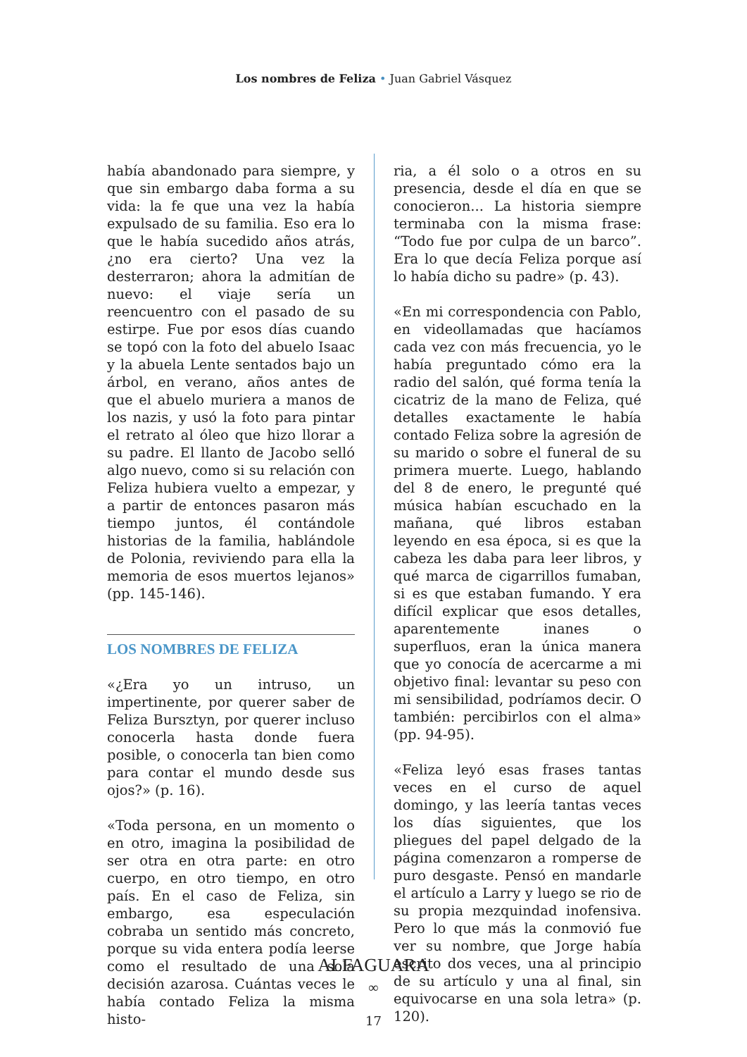Los nombres de Feliza • Juan Gabriel Vásquez
había abandonado para siempre, y que sin embargo daba forma a su vida: la fe que una vez la había expulsado de su familia. Eso era lo que le había sucedido años atrás, ¿no era cierto? Una vez la desterraron; ahora la admitían de nuevo: el viaje sería un reencuentro con el pasado de su estirpe. Fue por esos días cuando se topó con la foto del abuelo Isaac y la abuela Lente sentados bajo un árbol, en verano, años antes de que el abuelo muriera a manos de los nazis, y usó la foto para pintar el retrato al óleo que hizo llorar a su padre. El llanto de Jacobo selló algo nuevo, como si su relación con Feliza hubiera vuelto a empezar, y a partir de entonces pasaron más tiempo juntos, él contándole historias de la familia, hablándole de Polonia, reviviendo para ella la memoria de esos muertos lejanos» (pp. 145-146).
LOS NOMBRES DE FELIZA
«¿Era yo un intruso, un impertinente, por querer saber de Feliza Bursztyn, por querer incluso conocerla hasta donde fuera posible, o conocerla tan bien como para contar el mundo desde sus ojos?» (p. 16).
«Toda persona, en un momento o en otro, imagina la posibilidad de ser otra en otra parte: en otro cuerpo, en otro tiempo, en otro país. En el caso de Feliza, sin embargo, esa especulación cobraba un sentido más concreto, porque su vida entera podía leerse como el resultado de una sola decisión azarosa. Cuántas veces le había contado Feliza la misma histo-
ria, a él solo o a otros en su presencia, desde el día en que se conocieron... La historia siempre terminaba con la misma frase: “Todo fue por culpa de un barco”. Era lo que decía Feliza porque así lo había dicho su padre» (p. 43).
«En mi correspondencia con Pablo, en videollamadas que hacíamos cada vez con más frecuencia, yo le había preguntado cómo era la radio del salón, qué forma tenía la cicatriz de la mano de Feliza, qué detalles exactamente le había contado Feliza sobre la agresión de su marido o sobre el funeral de su primera muerte. Luego, hablando del 8 de enero, le pregunté qué música habían escuchado en la mañana, qué libros estaban leyendo en esa época, si es que la cabeza les daba para leer libros, y qué marca de cigarrillos fumaban, si es que estaban fumando. Y era difícil explicar que esos detalles, aparentemente inanes o superfluos, eran la única manera que yo conocía de acercarme a mi objetivo final: levantar su peso con mi sensibilidad, podríamos decir. O también: percibirlos con el alma» (pp. 94-95).
«Feliza leyó esas frases tantas veces en el curso de aquel domingo, y las leería tantas veces los días siguientes, que los pliegues del papel delgado de la página comenzaron a romperse de puro desgaste. Pensó en mandarle el artículo a Larry y luego se rio de su propia mezquindad inofensiva. Pero lo que más la conmovió fue ver su nombre, que Jorge había escrito dos veces, una al principio de su artículo y una al final, sin equivocarse en una sola letra» (p. 120).
ALFAGUARA
∞
17